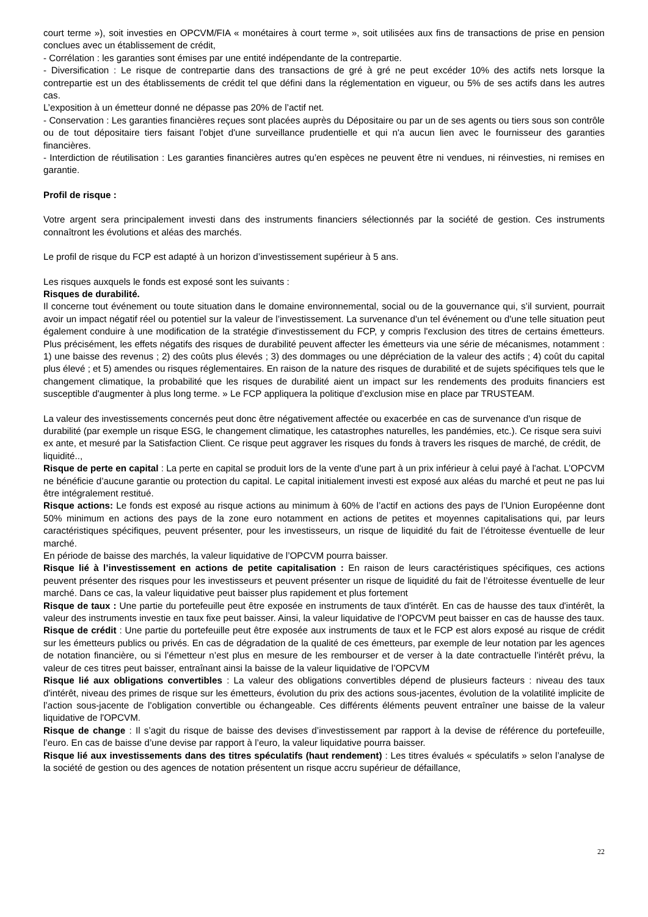court terme »), soit investies en OPCVM/FIA « monétaires à court terme », soit utilisées aux fins de transactions de prise en pension conclues avec un établissement de crédit,
- Corrélation : les garanties sont émises par une entité indépendante de la contrepartie.
- Diversification : Le risque de contrepartie dans des transactions de gré à gré ne peut excéder 10% des actifs nets lorsque la contrepartie est un des établissements de crédit tel que défini dans la réglementation en vigueur, ou 5% de ses actifs dans les autres cas.
L’exposition à un émetteur donné ne dépasse pas 20% de l’actif net.
- Conservation : Les garanties financières reçues sont placées auprès du Dépositaire ou par un de ses agents ou tiers sous son contrôle ou de tout dépositaire tiers faisant l'objet d'une surveillance prudentielle et qui n'a aucun lien avec le fournisseur des garanties financières.
- Interdiction de réutilisation : Les garanties financières autres qu’en espèces ne peuvent être ni vendues, ni réinvesties, ni remises en garantie.
Profil de risque :
Votre argent sera principalement investi dans des instruments financiers sélectionnés par la société de gestion. Ces instruments connaîtront les évolutions et aléas des marchés.
Le profil de risque du FCP est adapté à un horizon d’investissement supérieur à 5 ans.
Les risques auxquels le fonds est exposé sont les suivants :
Risques de durabilité.
Il concerne tout événement ou toute situation dans le domaine environnemental, social ou de la gouvernance qui, s’il survient, pourrait avoir un impact négatif réel ou potentiel sur la valeur de l’investissement. La survenance d'un tel événement ou d'une telle situation peut également conduire à une modification de la stratégie d'investissement du FCP, y compris l'exclusion des titres de certains émetteurs. Plus précisément, les effets négatifs des risques de durabilité peuvent affecter les émetteurs via une série de mécanismes, notamment : 1) une baisse des revenus ; 2) des coûts plus élevés ; 3) des dommages ou une dépréciation de la valeur des actifs ; 4) coût du capital plus élevé ; et 5) amendes ou risques réglementaires. En raison de la nature des risques de durabilité et de sujets spécifiques tels que le changement climatique, la probabilité que les risques de durabilité aient un impact sur les rendements des produits financiers est susceptible d'augmenter à plus long terme. » Le FCP appliquera la politique d’exclusion mise en place par TRUSTEAM.
La valeur des investissements concernés peut donc être négativement affectée ou exacerbée en cas de survenance d'un risque de durabilité (par exemple un risque ESG, le changement climatique, les catastrophes naturelles, les pandémies, etc.). Ce risque sera suivi ex ante, et mesuré par la Satisfaction Client. Ce risque peut aggraver les risques du fonds à travers les risques de marché, de crédit, de liquidité..,
Risque de perte en capital : La perte en capital se produit lors de la vente d'une part à un prix inférieur à celui payé à l'achat. L’OPCVM ne bénéficie d’aucune garantie ou protection du capital. Le capital initialement investi est exposé aux aléas du marché et peut ne pas lui être intégralement restitué.
Risque actions: Le fonds est exposé au risque actions au minimum à 60% de l’actif en actions des pays de l’Union Européenne dont 50% minimum en actions des pays de la zone euro notamment en actions de petites et moyennes capitalisations qui, par leurs caractéristiques spécifiques, peuvent présenter, pour les investisseurs, un risque de liquidité du fait de l’étroitesse éventuelle de leur marché.
En période de baisse des marchés, la valeur liquidative de l’OPCVM pourra baisser.
Risque lié à l’investissement en actions de petite capitalisation : En raison de leurs caractéristiques spécifiques, ces actions peuvent présenter des risques pour les investisseurs et peuvent présenter un risque de liquidité du fait de l’étroitesse éventuelle de leur marché. Dans ce cas, la valeur liquidative peut baisser plus rapidement et plus fortement
Risque de taux : Une partie du portefeuille peut être exposée en instruments de taux d'intérêt. En cas de hausse des taux d'intérêt, la valeur des instruments investie en taux fixe peut baisser. Ainsi, la valeur liquidative de l’OPCVM peut baisser en cas de hausse des taux.
Risque de crédit : Une partie du portefeuille peut être exposée aux instruments de taux et le FCP est alors exposé au risque de crédit sur les émetteurs publics ou privés. En cas de dégradation de la qualité de ces émetteurs, par exemple de leur notation par les agences de notation financière, ou si l’émetteur n’est plus en mesure de les rembourser et de verser à la date contractuelle l’intérêt prévu, la valeur de ces titres peut baisser, entraînant ainsi la baisse de la valeur liquidative de l’OPCVM
Risque lié aux obligations convertibles : La valeur des obligations convertibles dépend de plusieurs facteurs : niveau des taux d'intérêt, niveau des primes de risque sur les émetteurs, évolution du prix des actions sous-jacentes, évolution de la volatilité implicite de l’action sous-jacente de l’obligation convertible ou échangeable. Ces différents éléments peuvent entraîner une baisse de la valeur liquidative de l'OPCVM.
Risque de change : Il s’agit du risque de baisse des devises d’investissement par rapport à la devise de référence du portefeuille, l’euro. En cas de baisse d’une devise par rapport à l’euro, la valeur liquidative pourra baisser.
Risque lié aux investissements dans des titres spéculatifs (haut rendement) : Les titres évalués « spéculatifs » selon l’analyse de la société de gestion ou des agences de notation présentent un risque accru supérieur de défaillance,
22